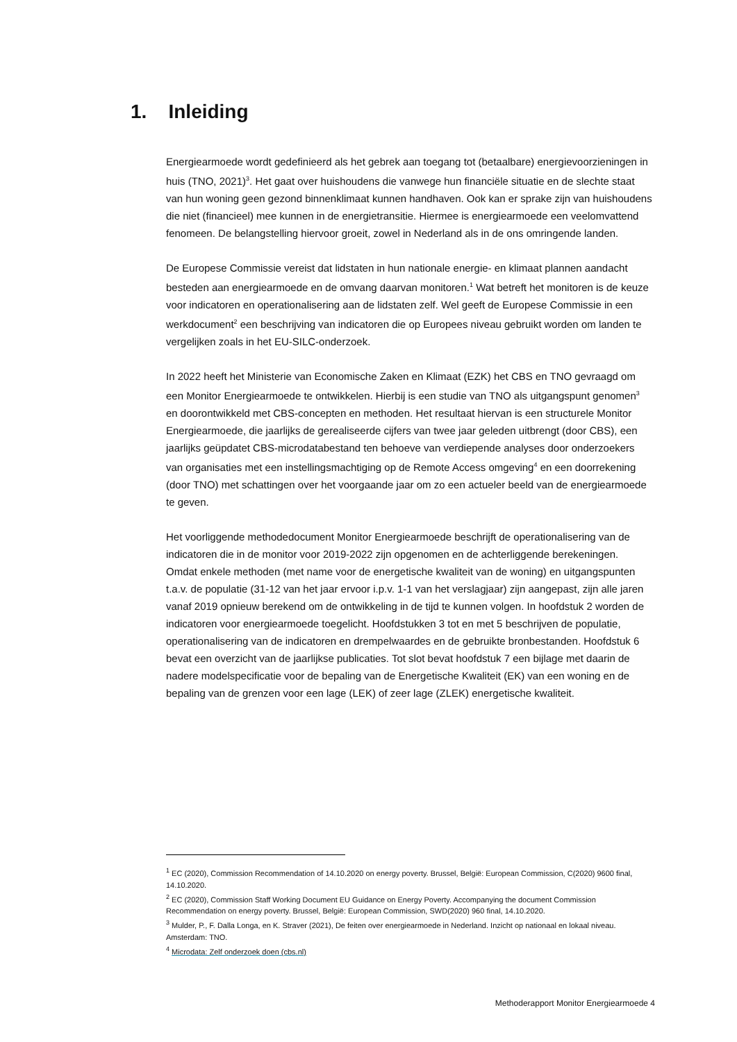1. Inleiding
Energiearmoede wordt gedefinieerd als het gebrek aan toegang tot (betaalbare) energievoorzieningen in huis (TNO, 2021)<sup>3</sup>. Het gaat over huishoudens die vanwege hun financiële situatie en de slechte staat van hun woning geen gezond binnenklimaat kunnen handhaven. Ook kan er sprake zijn van huishoudens die niet (financieel) mee kunnen in de energietransitie. Hiermee is energiearmoede een veelomvattend fenomeen. De belangstelling hiervoor groeit, zowel in Nederland als in de ons omringende landen.
De Europese Commissie vereist dat lidstaten in hun nationale energie- en klimaat plannen aandacht besteden aan energiearmoede en de omvang daarvan monitoren.<sup>1</sup> Wat betreft het monitoren is de keuze voor indicatoren en operationalisering aan de lidstaten zelf. Wel geeft de Europese Commissie in een werkdocument<sup>2</sup> een beschrijving van indicatoren die op Europees niveau gebruikt worden om landen te vergelijken zoals in het EU-SILC-onderzoek.
In 2022 heeft het Ministerie van Economische Zaken en Klimaat (EZK) het CBS en TNO gevraagd om een Monitor Energiearmoede te ontwikkelen. Hierbij is een studie van TNO als uitgangspunt genomen<sup>3</sup> en doorontwikkeld met CBS-concepten en methoden. Het resultaat hiervan is een structurele Monitor Energiearmoede, die jaarlijks de gerealiseerde cijfers van twee jaar geleden uitbrengt (door CBS), een jaarlijks geüpdatet CBS-microdatabestand ten behoeve van verdiepende analyses door onderzoekers van organisaties met een instellingsmachtiging op de Remote Access omgeving<sup>4</sup> en een doorrekening (door TNO) met schattingen over het voorgaande jaar om zo een actueler beeld van de energiearmoede te geven.
Het voorliggende methodedocument Monitor Energiearmoede beschrijft de operationalisering van de indicatoren die in de monitor voor 2019-2022 zijn opgenomen en de achterliggende berekeningen. Omdat enkele methoden (met name voor de energetische kwaliteit van de woning) en uitgangspunten t.a.v. de populatie (31-12 van het jaar ervoor i.p.v. 1-1 van het verslagjaar) zijn aangepast, zijn alle jaren vanaf 2019 opnieuw berekend om de ontwikkeling in de tijd te kunnen volgen. In hoofdstuk 2 worden de indicatoren voor energiearmoede toegelicht. Hoofdstukken 3 tot en met 5 beschrijven de populatie, operationalisering van de indicatoren en drempelwaardes en de gebruikte bronbestanden. Hoofdstuk 6 bevat een overzicht van de jaarlijkse publicaties. Tot slot bevat hoofdstuk 7 een bijlage met daarin de nadere modelspecificatie voor de bepaling van de Energetische Kwaliteit (EK) van een woning en de bepaling van de grenzen voor een lage (LEK) of zeer lage (ZLEK) energetische kwaliteit.
<sup>1</sup> EC (2020), Commission Recommendation of 14.10.2020 on energy poverty. Brussel, België: European Commission, C(2020) 9600 final, 14.10.2020.
<sup>2</sup> EC (2020), Commission Staff Working Document EU Guidance on Energy Poverty. Accompanying the document Commission Recommendation on energy poverty. Brussel, België: European Commission, SWD(2020) 960 final, 14.10.2020.
<sup>3</sup> Mulder, P., F. Dalla Longa, en K. Straver (2021), De feiten over energiearmoede in Nederland. Inzicht op nationaal en lokaal niveau. Amsterdam: TNO.
<sup>4</sup> Microdata: Zelf onderzoek doen (cbs.nl)
Methoderapport Monitor Energiearmoede 4